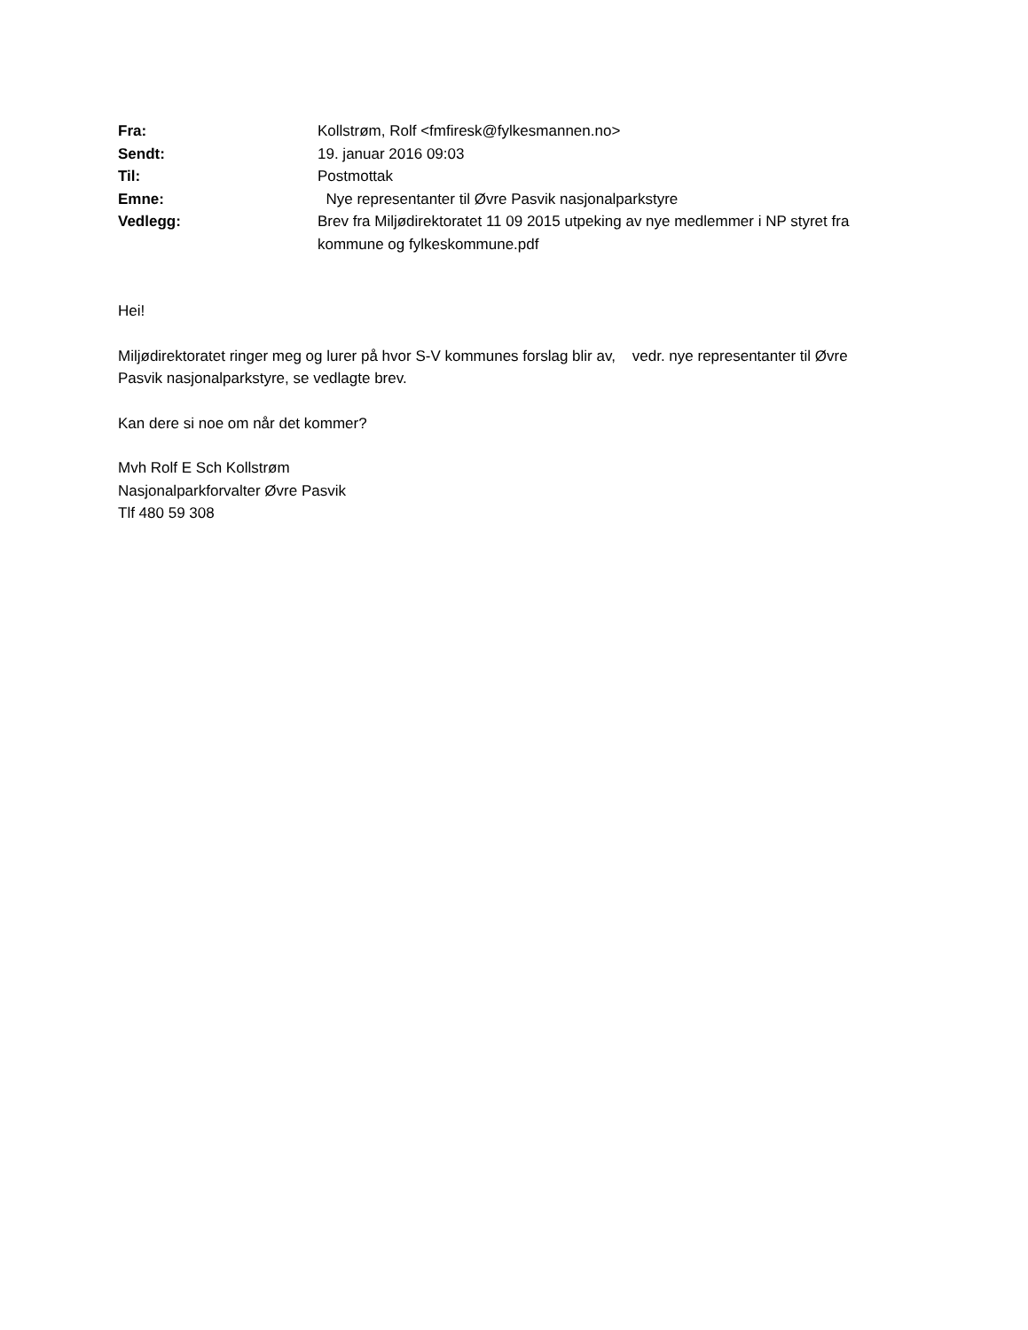| Fra: | Kollstrøm, Rolf <fmfiresk@fylkesmannen.no> |
| Sendt: | 19. januar 2016 09:03 |
| Til: | Postmottak |
| Emne: | Nye representanter til Øvre Pasvik nasjonalparkstyre |
| Vedlegg: | Brev fra Miljødirektoratet 11 09 2015 utpeking av nye medlemmer i NP styret fra kommune og fylkeskommune.pdf |
Hei!
Miljødirektoratet ringer meg og lurer på hvor S-V kommunes forslag blir av, vedr. nye representanter til Øvre Pasvik nasjonalparkstyre, se vedlagte brev.
Kan dere si noe om når det kommer?
Mvh Rolf E Sch Kollstrøm
Nasjonalparkforvalter Øvre Pasvik
Tlf 480 59 308